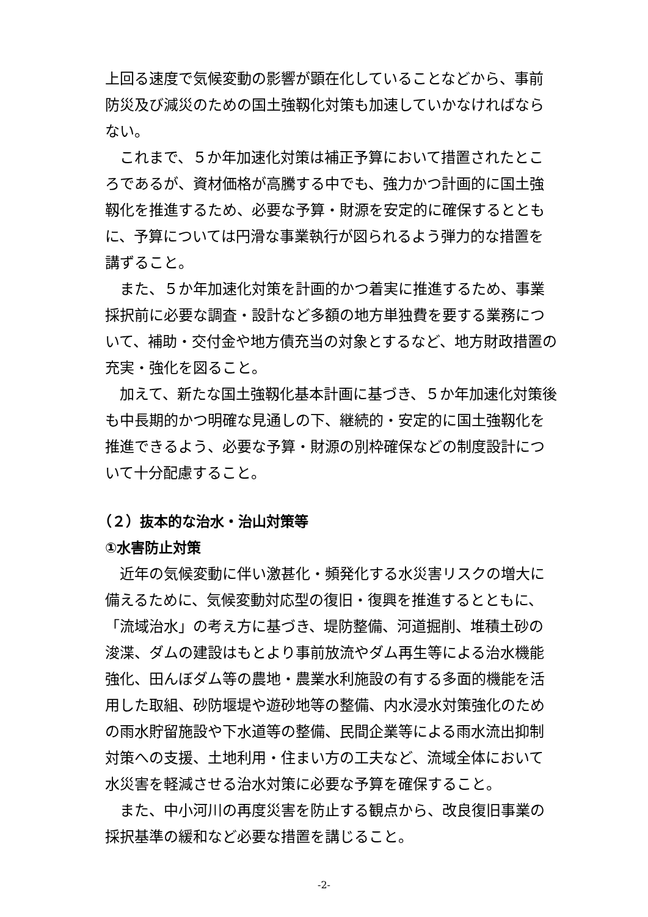上回る速度で気候変動の影響が顕在化していることなどから、事前防災及び減災のための国土強靱化対策も加速していかなければならない。
これまで、５か年加速化対策は補正予算において措置されたところであるが、資材価格が高騰する中でも、強力かつ計画的に国土強靱化を推進するため、必要な予算・財源を安定的に確保するとともに、予算については円滑な事業執行が図られるよう弾力的な措置を講ずること。
また、５か年加速化対策を計画的かつ着実に推進するため、事業採択前に必要な調査・設計など多額の地方単独費を要する業務について、補助・交付金や地方債充当の対象とするなど、地方財政措置の充実・強化を図ること。
加えて、新たな国土強靱化基本計画に基づき、５か年加速化対策後も中長期的かつ明確な見通しの下、継続的・安定的に国土強靱化を推進できるよう、必要な予算・財源の別枠確保などの制度設計について十分配慮すること。
（２）抜本的な治水・治山対策等
①水害防止対策
近年の気候変動に伴い激甚化・頻発化する水災害リスクの増大に備えるために、気候変動対応型の復旧・復興を推進するとともに、「流域治水」の考え方に基づき、堤防整備、河道掘削、堆積土砂の浚渫、ダムの建設はもとより事前放流やダム再生等による治水機能強化、田んぼダム等の農地・農業水利施設の有する多面的機能を活用した取組、砂防堰堤や遊砂地等の整備、内水浸水対策強化のための雨水貯留施設や下水道等の整備、民間企業等による雨水流出抑制対策への支援、土地利用・住まい方の工夫など、流域全体において水災害を軽減させる治水対策に必要な予算を確保すること。
また、中小河川の再度災害を防止する観点から、改良復旧事業の採択基準の緩和など必要な措置を講じること。
-2-